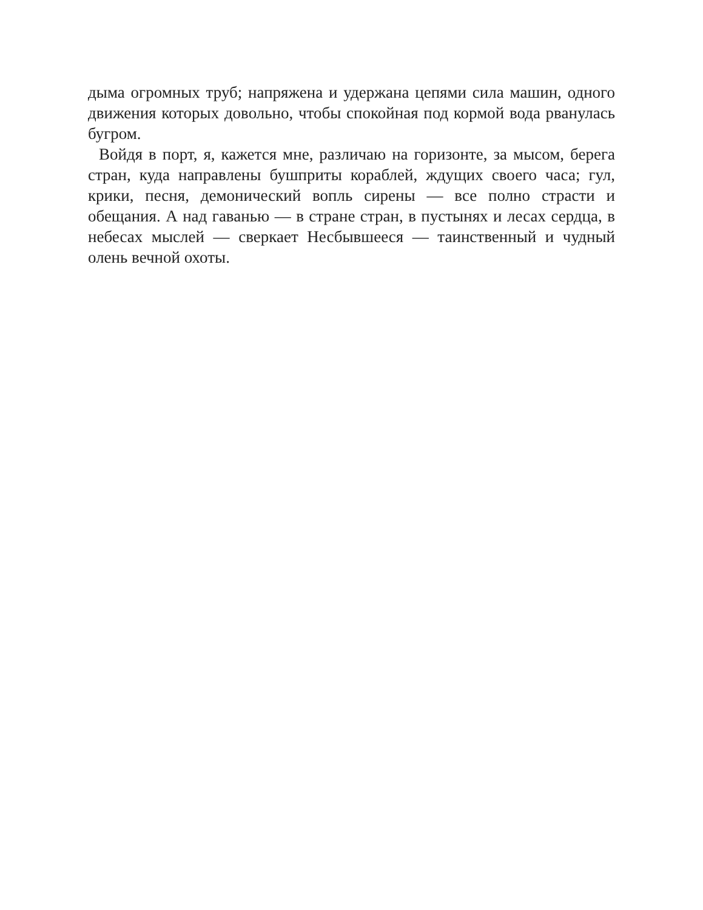дыма огромных труб; напряжена и удержана цепями сила машин, одного движения которых довольно, чтобы спокойная под кормой вода рванулась бугром.
Войдя в порт, я, кажется мне, различаю на горизонте, за мысом, берега стран, куда направлены бушприты кораблей, ждущих своего часа; гул, крики, песня, демонический вопль сирены — все полно страсти и обещания. А над гаванью — в стране стран, в пустынях и лесах сердца, в небесах мыслей — сверкает Несбывшееся — таинственный и чудный олень вечной охоты.